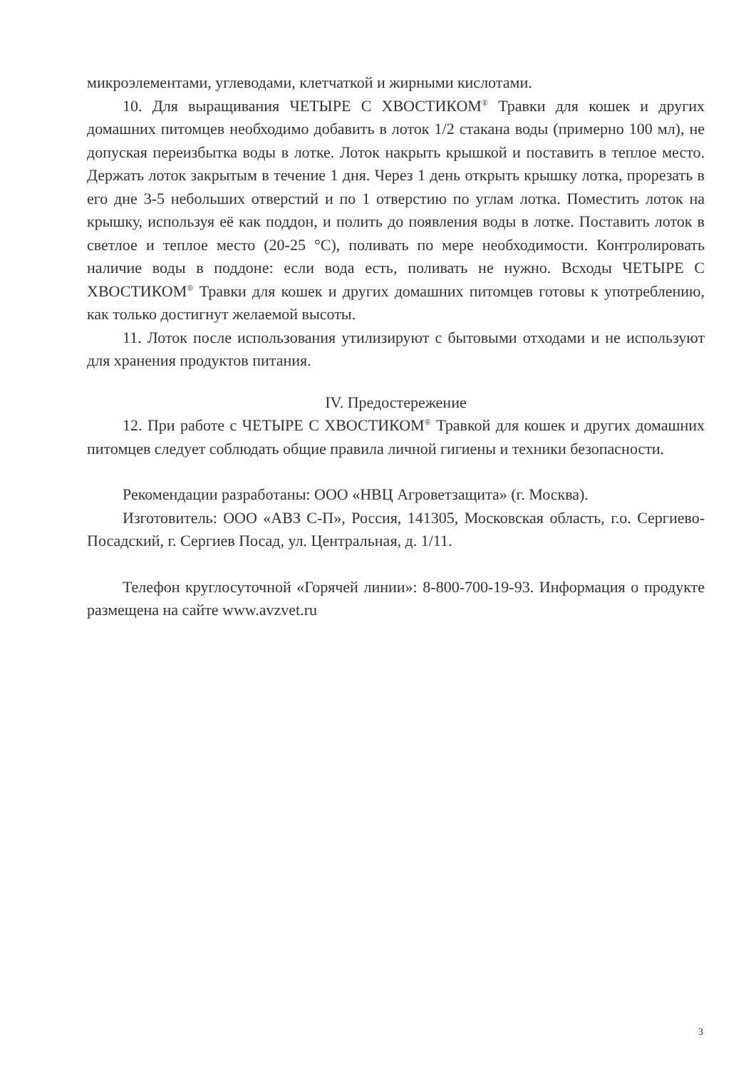микроэлементами, углеводами, клетчаткой и жирными кислотами.
10. Для выращивания ЧЕТЫРЕ С ХВОСТИКОМ<sup>®</sup> Травки для кошек и других домашних питомцев необходимо добавить в лоток 1/2 стакана воды (примерно 100 мл), не допуская переизбытка воды в лотке. Лоток накрыть крышкой и поставить в теплое место. Держать лоток закрытым в течение 1 дня. Через 1 день открыть крышку лотка, прорезать в его дне 3-5 небольших отверстий и по 1 отверстию по углам лотка. Поместить лоток на крышку, используя её как поддон, и полить до появления воды в лотке. Поставить лоток в светлое и теплое место (20-25 °С), поливать по мере необходимости. Контролировать наличие воды в поддоне: если вода есть, поливать не нужно. Всходы ЧЕТЫРЕ С ХВОСТИКОМ<sup>®</sup> Травки для кошек и других домашних питомцев готовы к употреблению, как только достигнут желаемой высоты.
11. Лоток после использования утилизируют с бытовыми отходами и не используют для хранения продуктов питания.
IV. Предостережение
12. При работе с ЧЕТЫРЕ С ХВОСТИКОМ<sup>®</sup> Травкой для кошек и других домашних питомцев следует соблюдать общие правила личной гигиены и техники безопасности.
Рекомендации разработаны: ООО «НВЦ Агроветзащита» (г. Москва).
Изготовитель: ООО «АВЗ С-П», Россия, 141305, Московская область, г.о. Сергиево-Посадский, г. Сергиев Посад, ул. Центральная, д. 1/11.
Телефон круглосуточной «Горячей линии»: 8-800-700-19-93. Информация о продукте размещена на сайте www.avzvet.ru
3